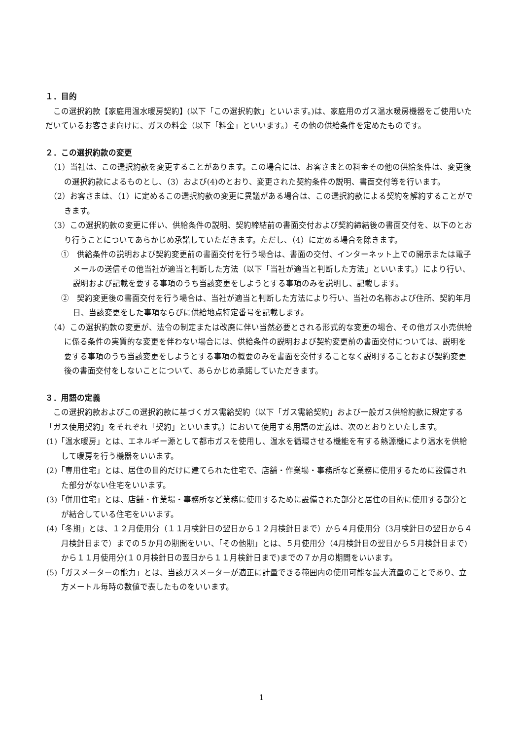１．目的
この選択約款【家庭用温水暖房契約】(以下「この選択約款」といいます。)は、家庭用のガス温水暖房機器をご使用いただいているお客さま向けに、ガスの料金（以下「料金」といいます。）その他の供給条件を定めたものです。
２．この選択約款の変更
（1）当社は、この選択約款を変更することがあります。この場合には、お客さまとの料金その他の供給条件は、変更後の選択約款によるものとし、（3）および(4)のとおり、変更された契約条件の説明、書面交付等を行います。
（2）お客さまは、（1）に定めるこの選択約款の変更に異議がある場合は、この選択約款による契約を解約することができます。
（3）この選択約款の変更に伴い、供給条件の説明、契約締結前の書面交付および契約締結後の書面交付を、以下のとおり行うことについてあらかじめ承諾していただきます。ただし、（4）に定める場合を除きます。
①　供給条件の説明および契約変更前の書面交付を行う場合は、書面の交付、インターネット上での開示または電子メールの送信その他当社が適当と判断した方法（以下「当社が適当と判断した方法」といいます。）により行い、説明および記載を要する事項のうち当該変更をしようとする事項のみを説明し、記載します。
②　契約変更後の書面交付を行う場合は、当社が適当と判断した方法により行い、当社の名称および住所、契約年月日、当該変更をした事項ならびに供給地点特定番号を記載します。
（4）この選択約款の変更が、法令の制定または改廃に伴い当然必要とされる形式的な変更の場合、その他ガス小売供給に係る条件の実質的な変更を伴わない場合には、供給条件の説明および契約変更前の書面交付については、説明を要する事項のうち当該変更をしようとする事項の概要のみを書面を交付することなく説明することおよび契約変更後の書面交付をしないことについて、あらかじめ承諾していただきます。
３．用語の定義
この選択約款およびこの選択約款に基づくガス需給契約（以下「ガス需給契約」および一般ガス供給約款に規定する「ガス使用契約」をそれぞれ「契約」といいます。）において使用する用語の定義は、次のとおりといたします。
(1)「温水暖房」とは、エネルギー源として都市ガスを使用し、温水を循環させる機能を有する熱源機により温水を供給して暖房を行う機器をいいます。
(2)「専用住宅」とは、居住の目的だけに建てられた住宅で、店舗・作業場・事務所など業務に使用するために設備された部分がない住宅をいいます。
(3)「併用住宅」とは、店舗・作業場・事務所など業務に使用するために設備された部分と居住の目的に使用する部分とが結合している住宅をいいます。
(4)「冬期」とは、１２月使用分（１１月検針日の翌日から１２月検針日まで）から４月使用分（3月検針日の翌日から４月検針日まで）までの５か月の期間をいい、「その他期」とは、５月使用分（4月検針日の翌日から５月検針日まで)から１１月使用分(１０月検針日の翌日から１１月検針日まで)までの７か月の期間をいいます。
(5)「ガスメーターの能力」とは、当該ガスメーターが適正に計量できる範囲内の使用可能な最大流量のことであり、立方メートル毎時の数値で表したものをいいます。
1